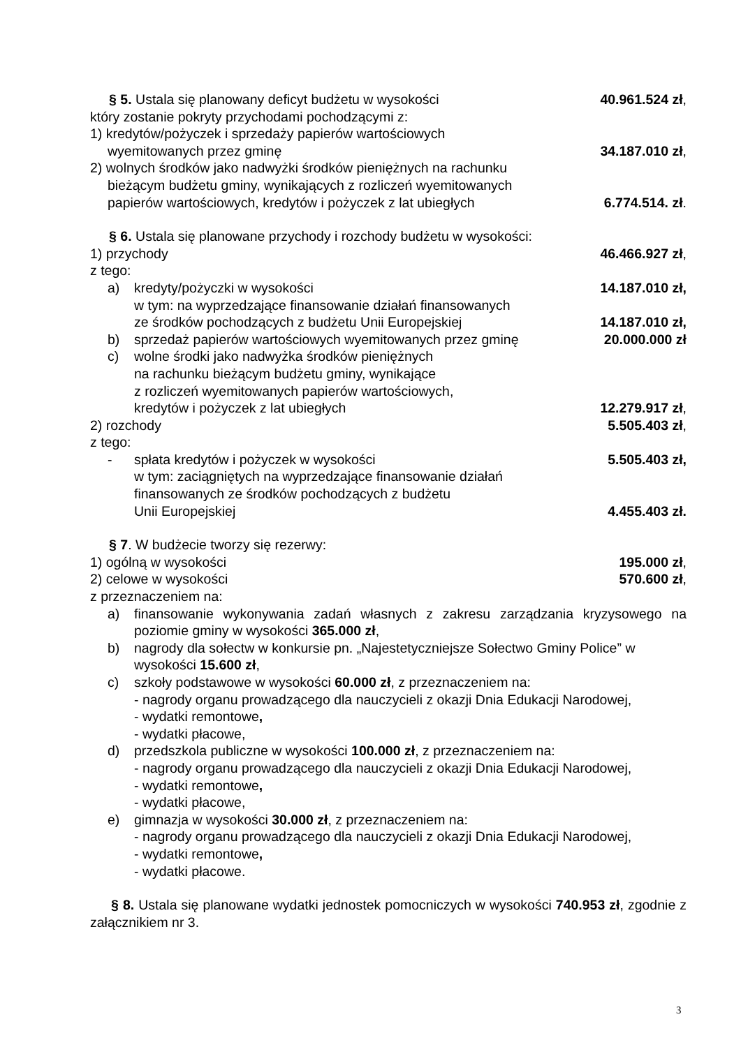§ 5. Ustala się planowany deficyt budżetu w wysokości 40.961.524 zł,
który zostanie pokryty przychodami pochodzącymi z:
1) kredytów/pożyczek i sprzedaży papierów wartościowych
wyemitowanych przez gminę 34.187.010 zł,
2) wolnych środków jako nadwyżki środków pieniężnych na rachunku
bieżącym budżetu gminy, wynikających z rozliczeń wyemitowanych
papierów wartościowych, kredytów i pożyczek z lat ubiegłych 6.774.514. zł.
§ 6. Ustala się planowane przychody i rozchody budżetu w wysokości:
1) przychody 46.466.927 zł,
z tego:
a) kredyty/pożyczki w wysokości 14.187.010 zł,
w tym: na wyprzedzające finansowanie działań finansowanych
ze środków pochodzących z budżetu Unii Europejskiej 14.187.010 zł,
b) sprzedaż papierów wartościowych wyemitowanych przez gminę 20.000.000 zł
c) wolne środki jako nadwyżka środków pieniężnych
na rachunku bieżącym budżetu gminy, wynikające
z rozliczeń wyemitowanych papierów wartościowych,
kredytów i pożyczek z lat ubiegłych 12.279.917 zł,
2) rozchody 5.505.403 zł,
z tego:
- spłata kredytów i pożyczek w wysokości 5.505.403 zł,
w tym: zaciągniętych na wyprzedzające finansowanie działań
finansowanych ze środków pochodzących z budżetu
Unii Europejskiej 4.455.403 zł.
§ 7. W budżecie tworzy się rezerwy:
1) ogólną w wysokości 195.000 zł,
2) celowe w wysokości 570.600 zł,
z przeznaczeniem na:
a) finansowanie wykonywania zadań własnych z zakresu zarządzania kryzysowego na poziomie gminy w wysokości 365.000 zł,
b) nagrody dla sołectw w konkursie pn. „Najestetyczniejsze Sołectwo Gminy Police” w wysokości 15.600 zł,
c) szkoły podstawowe w wysokości 60.000 zł, z przeznaczeniem na:
- nagrody organu prowadzącego dla nauczycieli z okazji Dnia Edukacji Narodowej,
- wydatki remontowe,
- wydatki płacowe,
d) przedszkola publiczne w wysokości 100.000 zł, z przeznaczeniem na:
- nagrody organu prowadzącego dla nauczycieli z okazji Dnia Edukacji Narodowej,
- wydatki remontowe,
- wydatki płacowe,
e) gimnazja w wysokości 30.000 zł, z przeznaczeniem na:
- nagrody organu prowadzącego dla nauczycieli z okazji Dnia Edukacji Narodowej,
- wydatki remontowe,
- wydatki płacowe.
§ 8. Ustala się planowane wydatki jednostek pomocniczych w wysokości 740.953 zł, zgodnie z załącznikiem nr 3.
3